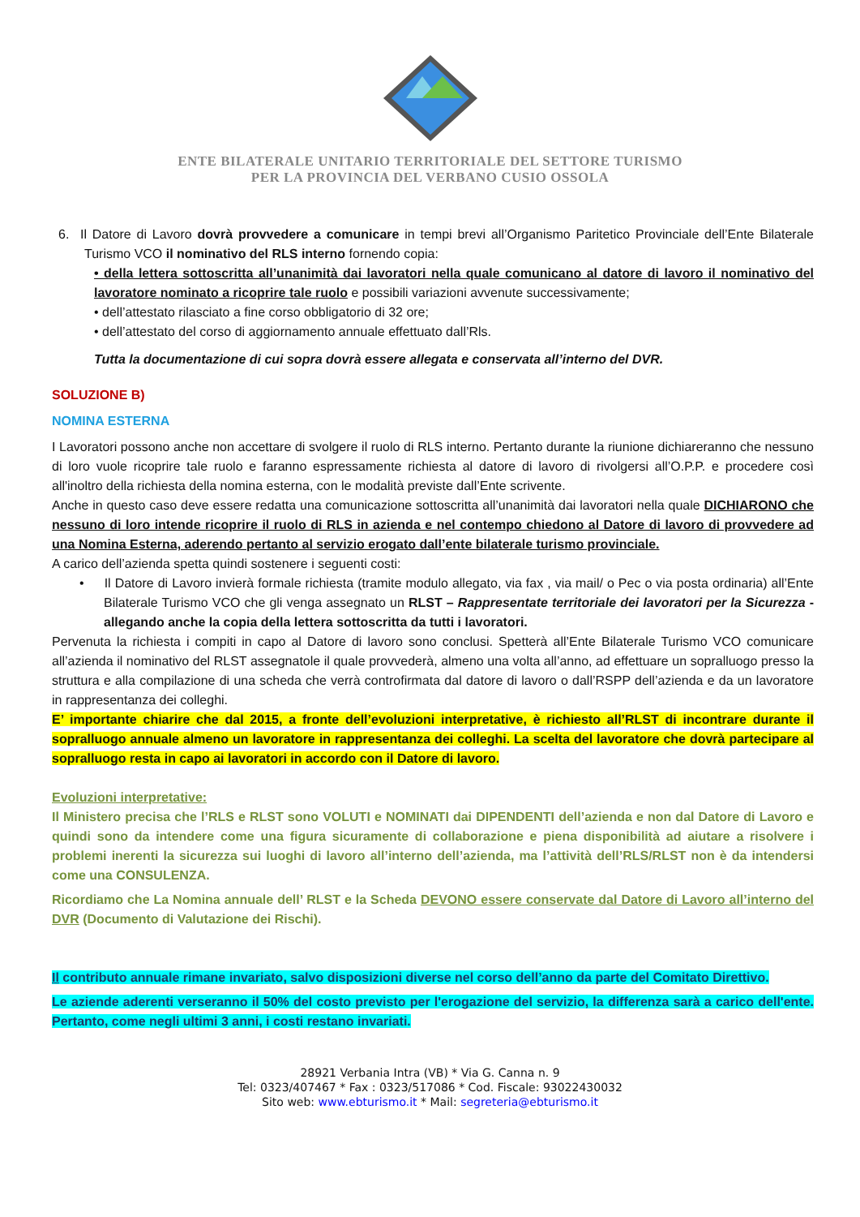ENTE BILATERALE UNITARIO TERRITORIALE DEL SETTORE TURISMO
PER LA PROVINCIA DEL VERBANO CUSIO OSSOLA
6. Il Datore di Lavoro dovrà provvedere a comunicare in tempi brevi all’Organismo Paritetico Provinciale dell’Ente Bilaterale Turismo VCO il nominativo del RLS interno fornendo copia:
• della lettera sottoscritta all’unanimità dai lavoratori nella quale comunicano al datore di lavoro il nominativo del lavoratore nominato a ricoprire tale ruolo e possibili variazioni avvenute successivamente;
• dell’attestato rilasciato a fine corso obbligatorio di 32 ore;
• dell’attestato del corso di aggiornamento annuale effettuato dall’Rls.
Tutta la documentazione di cui sopra dovrà essere allegata e conservata all’interno del DVR.
SOLUZIONE B)
NOMINA ESTERNA
I Lavoratori possono anche non accettare di svolgere il ruolo di RLS interno. Pertanto durante la riunione dichiareranno che nessuno di loro vuole ricoprire tale ruolo e faranno espressamente richiesta al datore di lavoro di rivolgersi all’O.P.P. e procedere così all'inoltro della richiesta della nomina esterna, con le modalità previste dall’Ente scrivente.
Anche in questo caso deve essere redatta una comunicazione sottoscritta all’unanimità dai lavoratori nella quale DICHIARONO che nessuno di loro intende ricoprire il ruolo di RLS in azienda e nel contempo chiedono al Datore di lavoro di provvedere ad una Nomina Esterna, aderendo pertanto al servizio erogato dall’ente bilaterale turismo provinciale.
A carico dell’azienda spetta quindi sostenere i seguenti costi:
• Il Datore di Lavoro invierà formale richiesta (tramite modulo allegato, via fax , via mail/ o Pec o via posta ordinaria) all’Ente Bilaterale Turismo VCO che gli venga assegnato un RLST – Rappresentate territoriale dei lavoratori per la Sicurezza - allegando anche la copia della lettera sottoscritta da tutti i lavoratori.
Pervenuta la richiesta i compiti in capo al Datore di lavoro sono conclusi. Spetterà all’Ente Bilaterale Turismo VCO comunicare all’azienda il nominativo del RLST assegnatole il quale provvederà, almeno una volta all’anno, ad effettuare un sopralluogo presso la struttura e alla compilazione di una scheda che verrà controfirmata dal datore di lavoro o dall’RSPP dell’azienda e da un lavoratore in rappresentanza dei colleghi.
E’ importante chiarire che dal 2015, a fronte dell’evoluzioni interpretative, è richiesto all’RLST di incontrare durante il sopralluogo annuale almeno un lavoratore in rappresentanza dei colleghi. La scelta del lavoratore che dovrà partecipare al sopralluogo resta in capo ai lavoratori in accordo con il Datore di lavoro.
Evoluzioni interpretative:
Il Ministero precisa che l’RLS e RLST sono VOLUTI e NOMINATI dai DIPENDENTI dell’azienda e non dal Datore di Lavoro e quindi sono da intendere come una figura sicuramente di collaborazione e piena disponibilità ad aiutare a risolvere i problemi inerenti la sicurezza sui luoghi di lavoro all’interno dell’azienda, ma l’attività dell’RLS/RLST non è da intendersi come una CONSULENZA.
Ricordiamo che La Nomina annuale dell’ RLST e la Scheda DEVONO essere conservate dal Datore di Lavoro all’interno del DVR (Documento di Valutazione dei Rischi).
Il contributo annuale rimane invariato, salvo disposizioni diverse nel corso dell’anno da parte del Comitato Direttivo.
Le aziende aderenti verseranno il 50% del costo previsto per l'erogazione del servizio, la differenza sarà a carico dell'ente. Pertanto, come negli ultimi 3 anni, i costi restano invariati.
28921 Verbania Intra (VB) * Via G. Canna n. 9
Tel: 0323/407467 * Fax : 0323/517086 * Cod. Fiscale: 93022430032
Sito web: www.ebturismo.it * Mail: segreteria@ebturismo.it